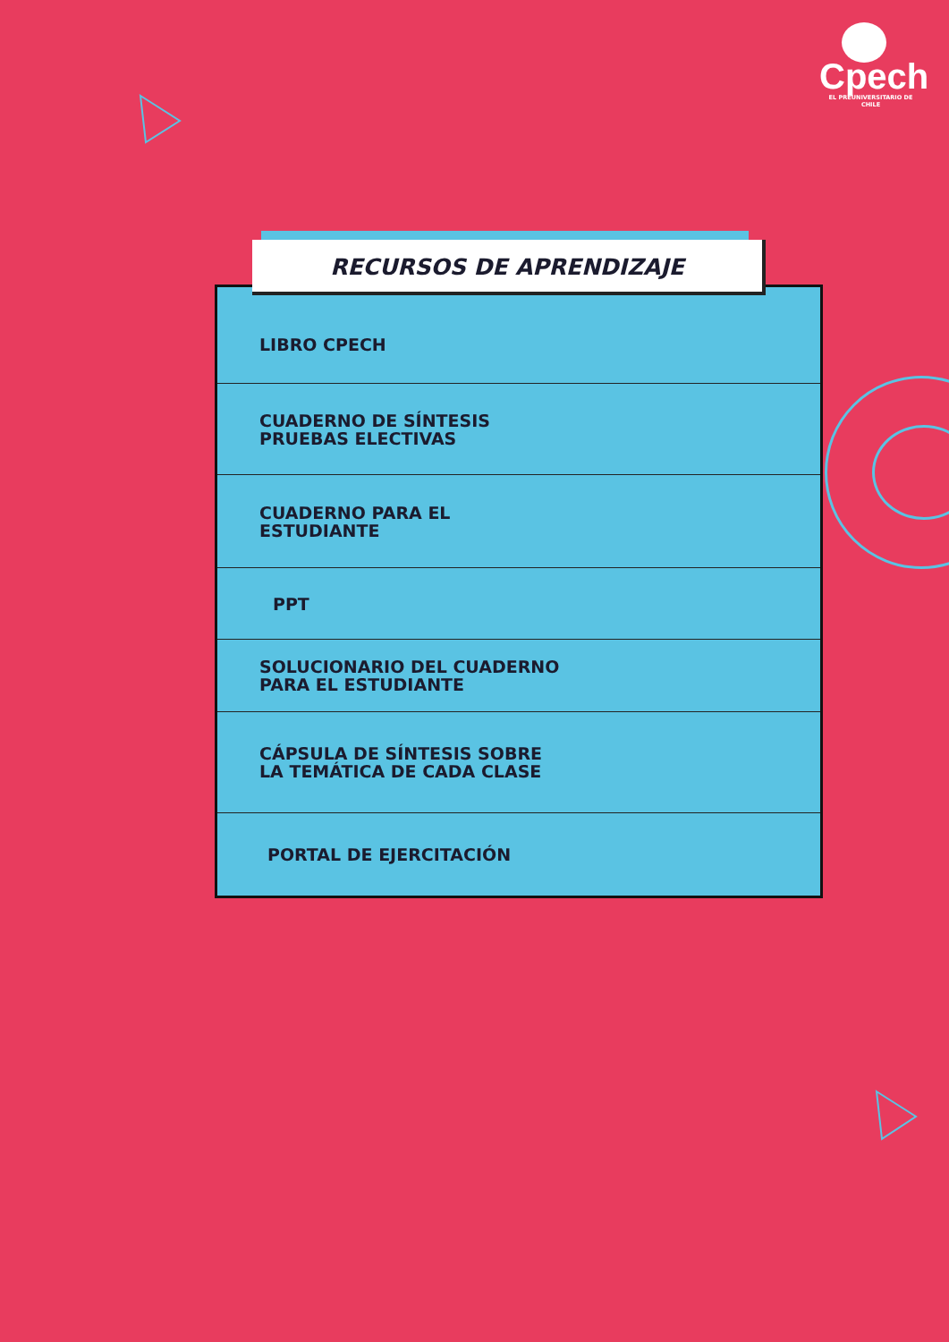Cpech
EL PREUNIVERSITARIO DE CHILE
LIBRO CPECH
CUADERNO DE SÍNTESIS
PRUEBAS ELECTIVAS
CUADERNO PARA EL
ESTUDIANTE
PPT
SOLUCIONARIO DEL CUADERNO
PARA EL ESTUDIANTE
CÁPSULA DE SÍNTESIS SOBRE
LA TEMÁTICA DE CADA CLASE
PORTAL DE EJERCITACIÓN
RECURSOS DE APRENDIZAJE